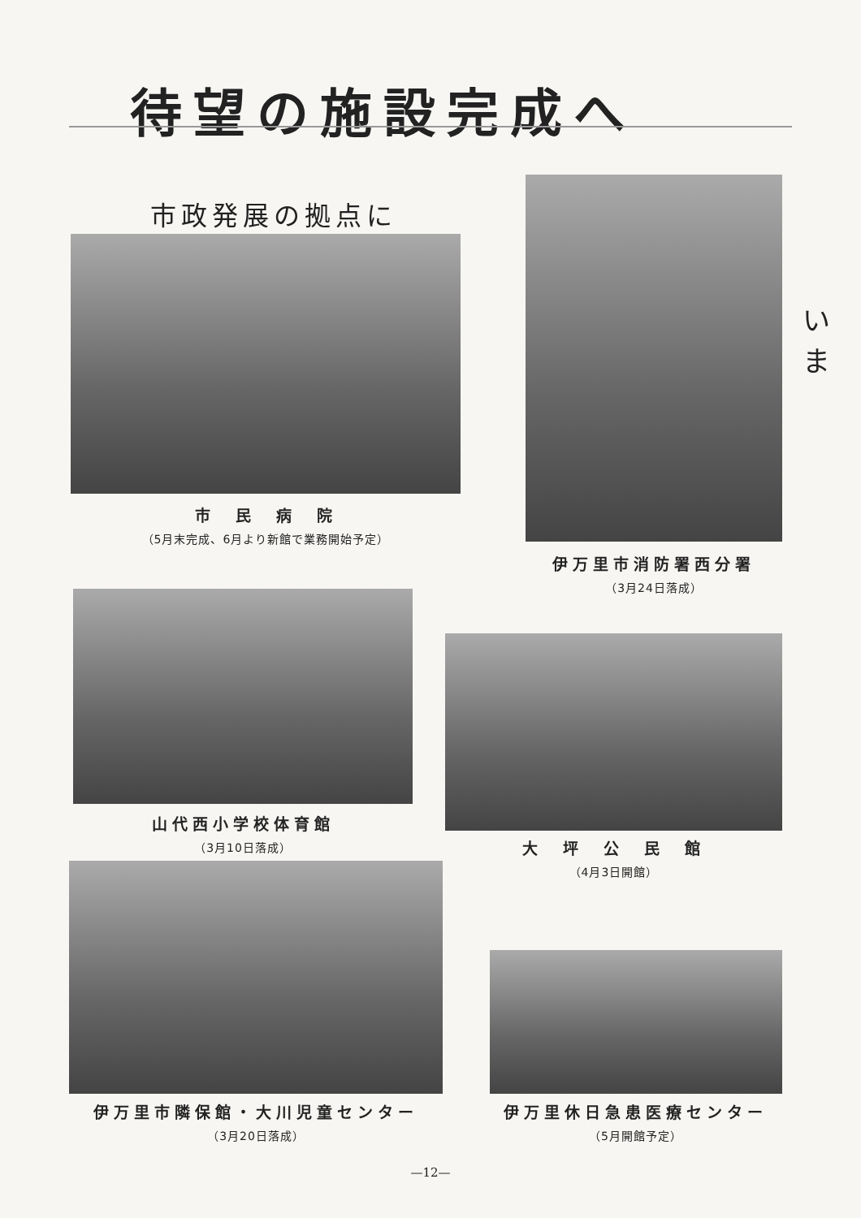待望の施設完成へ
市政発展の拠点に
市　民　病　院
（5月末完成、6月より新館で業務開始予定）
伊万里市消防署西分署
（3月24日落成）
い
ま
山代西小学校体育館
（3月10日落成）
大　坪　公　民　館
（4月3日開館）
伊万里市隣保館・大川児童センター
（3月20日落成）
伊万里休日急患医療センター
（5月開館予定）
—12—